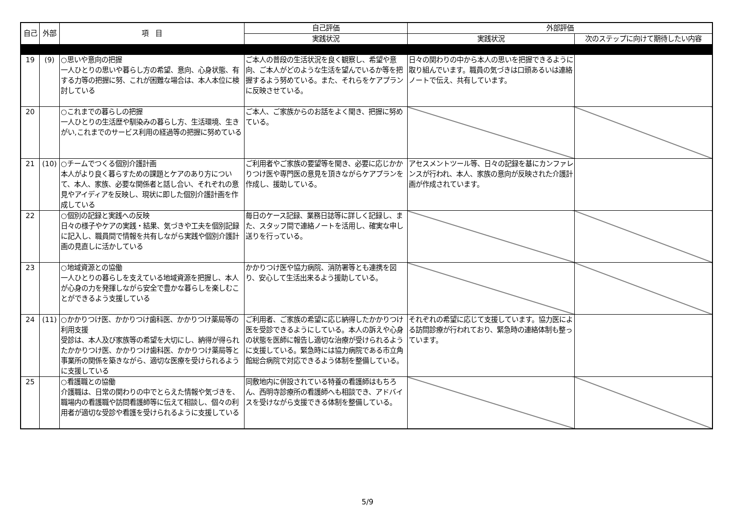| 自己 | 外部 | 項 目 | 自己評価 | 外部評価 | |
| --- | --- | --- | --- | --- | --- |
| | | | 実践状況 | 実践状況 | 次のステップに向けて期待したい内容 |
| 19 | (9) | ○思いや意向の把握 一人ひとりの思いや暮らし方の希望、意向、心身状態、有する力等の把握に努、これが困難な場合は、本人本位に検討している | ご本人の普段の生活状況を良く観察し、希望や意向、ご本人がどのような生活を望んでいるか等を把握するよう努めている。また、それらをケアプランに反映させている。 | 日々の関わりの中から本人の思いを把握できるように取り組んでいます。職員の気づきは口頭あるいは連絡ノートで伝え、共有しています。 | |
| 20 | | ○これまでの暮らしの把握 一人ひとりの生活歴や馴染みの暮らし方、生活環境、生きがい,これまでのサービス利用の経過等の把握に努めている | ご本人、ご家族からのお話をよく聞き、把握に努めている。 | | |
| 21 | (10) | ○チームでつくる個別介護計画 本人がより良く暮らすための課題とケアのあり方について、本人、家族、必要な関係者と話し合い、それぞれの意見やアイディアを反映し、現状に即した個別介護計画を作成している | ご利用者やご家族の要望等を聞き、必要に応じかかりつけ医や専門医の意見を頂きながらケアプランを作成し、援助している。 | アセスメントツール等、日々の記録を基にカンファレンスが行われ、本人、家族の意向が反映された介護計画が作成されています。 | |
| 22 | | ○個別の記録と実践への反映 日々の様子やケアの実践・結果、気づきや工夫を個別記録に記入し、職員間で情報を共有しながら実践や個別介護計画の見直しに活かしている | 毎日のケース記録、業務日誌等に詳しく記録し、また、スタッフ間で連絡ノートを活用し、確実な申し送りを行っている。 | | |
| 23 | | ○地域資源との協働 一人ひとりの暮らしを支えている地域資源を把握し、本人が心身の力を発揮しながら安全で豊かな暮らしを楽しむことができるよう支援している | かかりつけ医や協力病院、消防署等とも連携を図り、安心して生活出来るよう援助している。 | | |
| 24 | (11) | ○かかりつけ医、かかりつけ歯科医、かかりつけ薬局等の利用支援 受診は、本人及び家族等の希望を大切にし、納得が得られたかかりつけ医、かかりつけ歯科医、かかりつけ薬局等と事業所の関係を築きながら、適切な医療を受けられるように支援している | ご利用者、ご家族の希望に応じ納得したかかりつけ医を受診できるようにしている。本人の訴えや心身の状態を医師に報告し適切な治療が受けられるように支援している。緊急時には協力病院である市立角館総合病院で対応できるよう体制を整備している。 | それぞれの希望に応じて支援しています。協力医による訪問診療が行われており、緊急時の連絡体制も整っています。 | |
| 25 | | ○看護職との協働 介護職は、日常の関わりの中でとらえた情報や気づきを、職場内の看護職や訪問看護師等に伝えて相談し、個々の利用者が適切な受診や看護を受けられるように支援している | 同敷地内に併設されている特養の看護師はもちろん、西明寺診療所の看護師へも相談でき、アドバイスを受けながら支援できる体制を整備している。 | | |
5/9